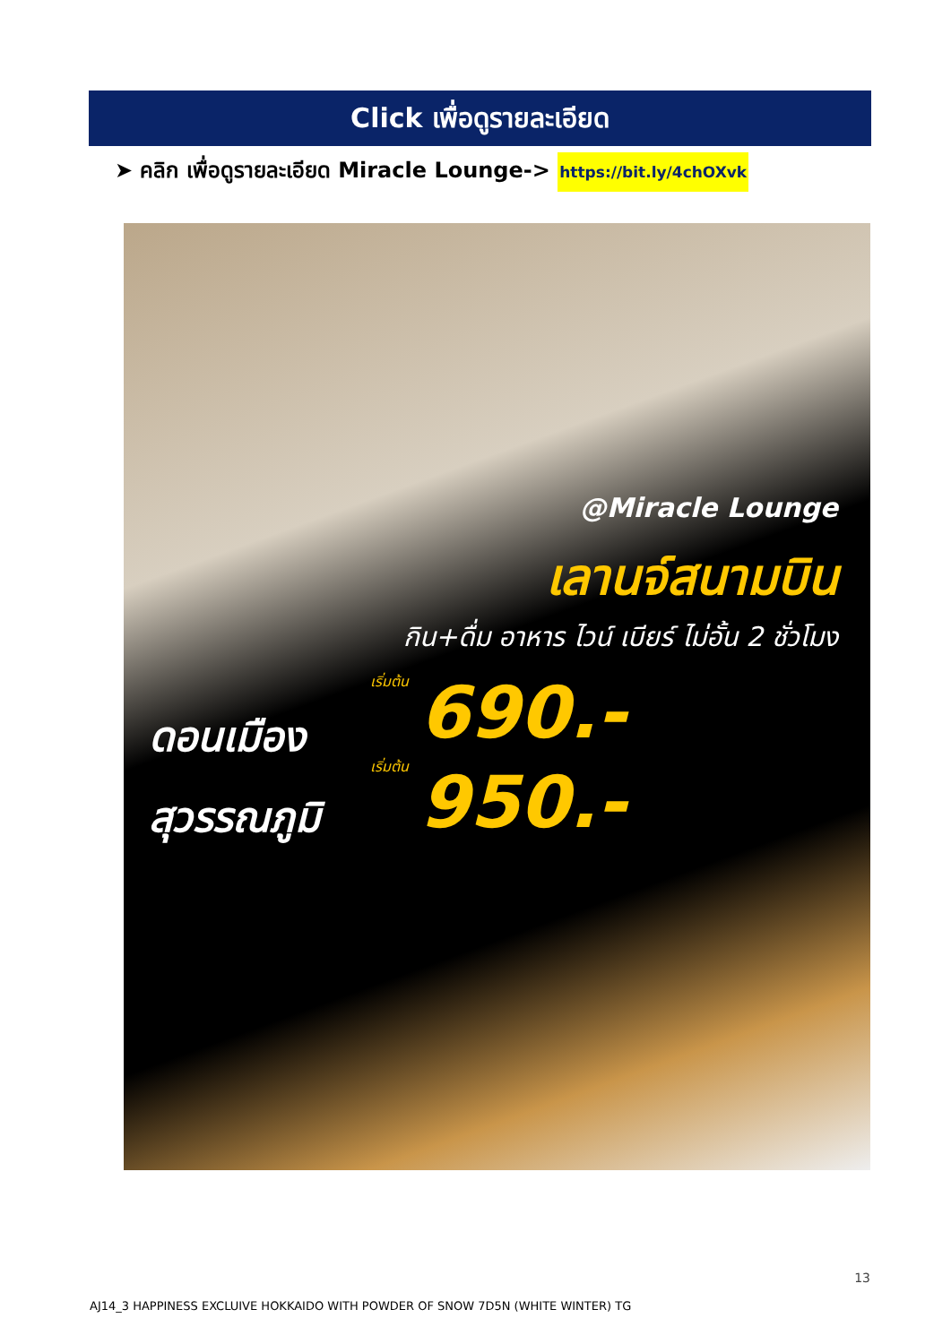Click เพื่อดูรายละเอียด
➤ คลิก เพื่อดูรายละเอียด Miracle Lounge-> https://bit.ly/4chOXvk
@Miracle Lounge
เลานจ์สนามบิน
กิน+ดื่ม อาหาร ไวน์ เบียร์ ไม่อั้น 2 ชั่วโมง
เริ่มต้น
ดอนเมือง 690.-
เริ่มต้น
สุวรรณภูมิ 950.-
13
AJ14_3 HAPPINESS EXCLUIVE HOKKAIDO WITH POWDER OF SNOW 7D5N (WHITE WINTER) TG